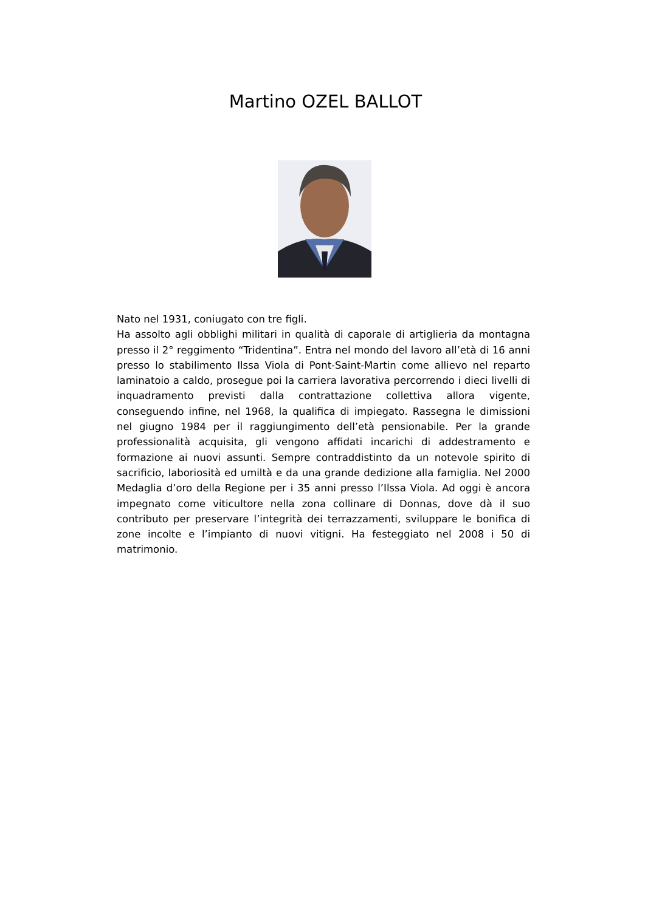Martino OZEL BALLOT
Nato nel 1931, coniugato con tre figli.
Ha assolto agli obblighi militari in qualità di caporale di artiglieria da montagna presso il 2° reggimento “Tridentina”. Entra nel mondo del lavoro all’età di 16 anni presso lo stabilimento Ilssa Viola di Pont-Saint-Martin come allievo nel reparto laminatoio a caldo, prosegue poi la carriera lavorativa percorrendo i dieci livelli di inquadramento previsti dalla contrattazione collettiva allora vigente, conseguendo infine, nel 1968, la qualifica di impiegato. Rassegna le dimissioni nel giugno 1984 per il raggiungimento dell’età pensionabile. Per la grande professionalità acquisita, gli vengono affidati incarichi di addestramento e formazione ai nuovi assunti. Sempre contraddistinto da un notevole spirito di sacrificio, laboriosità ed umiltà e da una grande dedizione alla famiglia. Nel 2000 Medaglia d’oro della Regione per i 35 anni presso l’Ilssa Viola. Ad oggi è ancora impegnato come viticultore nella zona collinare di Donnas, dove dà il suo contributo per preservare l’integrità dei terrazzamenti, sviluppare le bonifica di zone incolte e l’impianto di nuovi vitigni. Ha festeggiato nel 2008 i 50 di matrimonio.